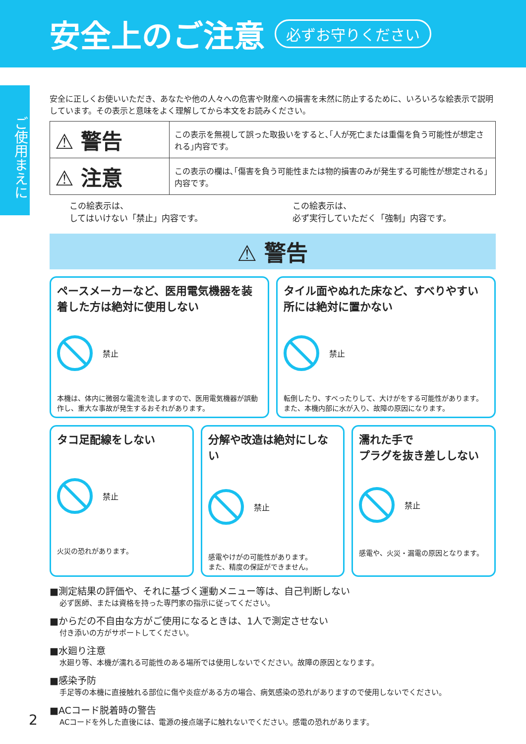安全上のご注意
必ずお守りください
ご使用まえに
安全に正しくお使いいただき、あなたや他の人々への危害や財産への損害を未然に防止するために、いろいろな絵表示で説明しています。その表示と意味をよく理解してから本文をお読みください。
| ⚠ 警告 | この表示を無視して誤った取扱いをすると､｢人が死亡または重傷を負う可能性が想定される｣内容です。 |
| ⚠ 注意 | この表示の欄は､｢傷害を負う可能性または物的損害のみが発生する可能性が想定される｣内容です。 |
この絵表示は、
してはいけない「禁止」内容です。
この絵表示は、
必ず実行していただく「強制」内容です。
⚠ 警告
ペースメーカーなど、医用電気機器を装着した方は絶対に使用しない
禁止
本機は、体内に微弱な電流を流しますので、医用電気機器が誤動作し、重大な事故が発生するおそれがあります。
タイル面やぬれた床など、すべりやすい所には絶対に置かない
禁止
転倒したり、すべったりして、大けがをする可能性があります。
また、本機内部に水が入り、故障の原因になります。
タコ足配線をしない
禁止
火災の恐れがあります。
分解や改造は絶対にしない
禁止
感電やけがの可能性があります。
また、精度の保証ができません。
濡れた手で
プラグを抜き差ししない
禁止
感電や、火災・漏電の原因となります。
■測定結果の評価や、それに基づく運動メニュー等は、自己判断しない
必ず医師、または資格を持った専門家の指示に従ってください。
■からだの不自由な方がご使用になるときは、1人で測定させない
付き添いの方がサポートしてください。
■水廻り注意
水廻り等、本機が濡れる可能性のある場所では使用しないでください。故障の原因となります。
■感染予防
手足等の本機に直接触れる部位に傷や炎症がある方の場合、病気感染の恐れがありますので使用しないでください。
■ACコード脱着時の警告
ACコードを外した直後には、電源の接点端子に触れないでください。感電の恐れがあります。
2